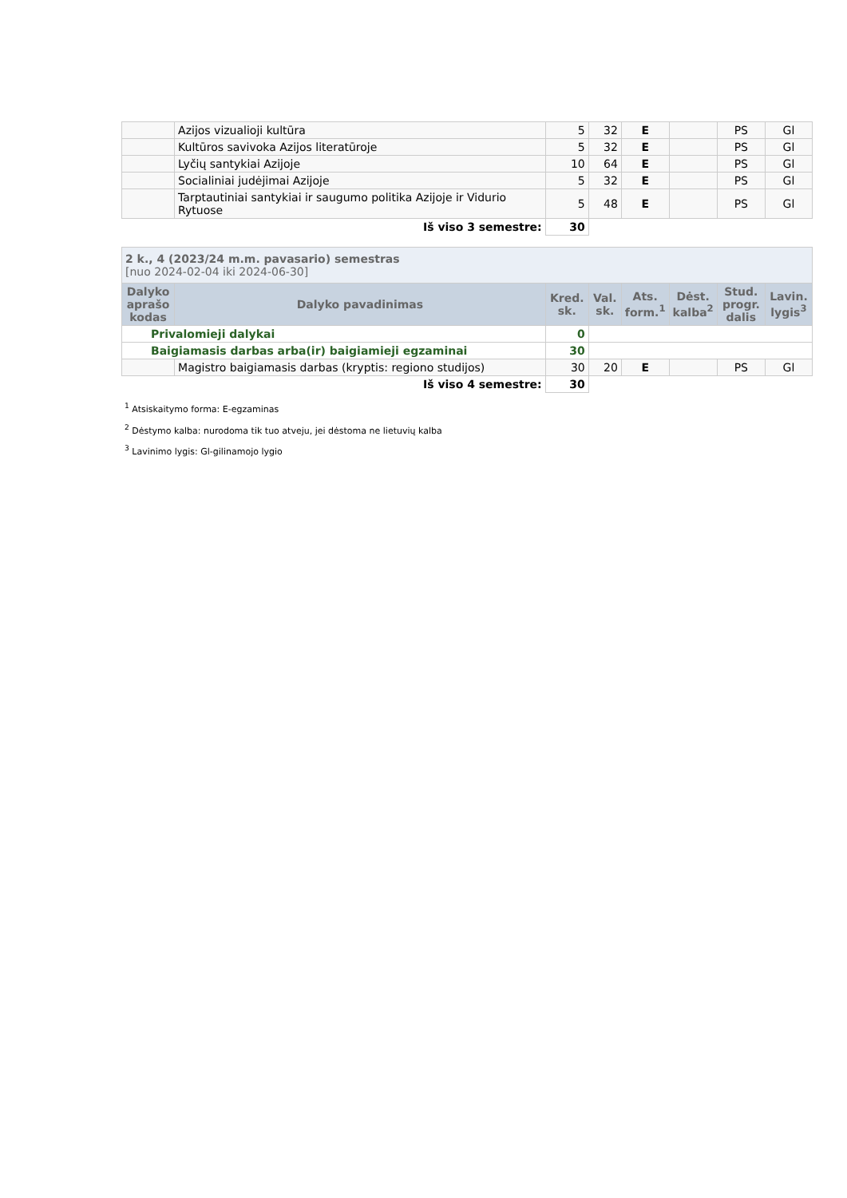| | Azijos vizualioji kultūra | 5 | 32 | E | | PS | Gl |
| | Kultūros savivoka Azijos literatūroje | 5 | 32 | E | | PS | Gl |
| | Lyčių santykiai Azijoje | 10 | 64 | E | | PS | Gl |
| | Socialiniai judėjimai Azijoje | 5 | 32 | E | | PS | Gl |
| | Tarptautiniai santykiai ir saugumo politika Azijoje ir Vidurio Rytuose | 5 | 48 | E | | PS | Gl |
| Iš viso 3 semestre: | | 30 | | | | | |
| 2 k., 4 (2023/24 m.m. pavasario) semestras [nuo 2024-02-04 iki 2024-06-30] | | | | | | | |
| Dalyko aprašo kodas | Dalyko pavadinimas | Kred. sk. | Val. sk. | Ats. form.<sup>1</sup> | Dėst. kalba<sup>2</sup> | Stud. progr. dalis | Lavin. lygis<sup>3</sup> |
| Privalomieji dalykai | | 0 | | | | | |
| Baigiamasis darbas arba(ir) baigiamieji egzaminai | | 30 | | | | | |
| | Magistro baigiamasis darbas (kryptis: regiono studijos) | 30 | 20 | E | | PS | Gl |
| Iš viso 4 semestre: | | 30 | | | | | |
<sup>1</sup> Atsiskaitymo forma: E-egzaminas
<sup>2</sup> Dėstymo kalba: nurodoma tik tuo atveju, jei dėstoma ne lietuvių kalba
<sup>3</sup> Lavinimo lygis: Gl-gilinamojo lygio